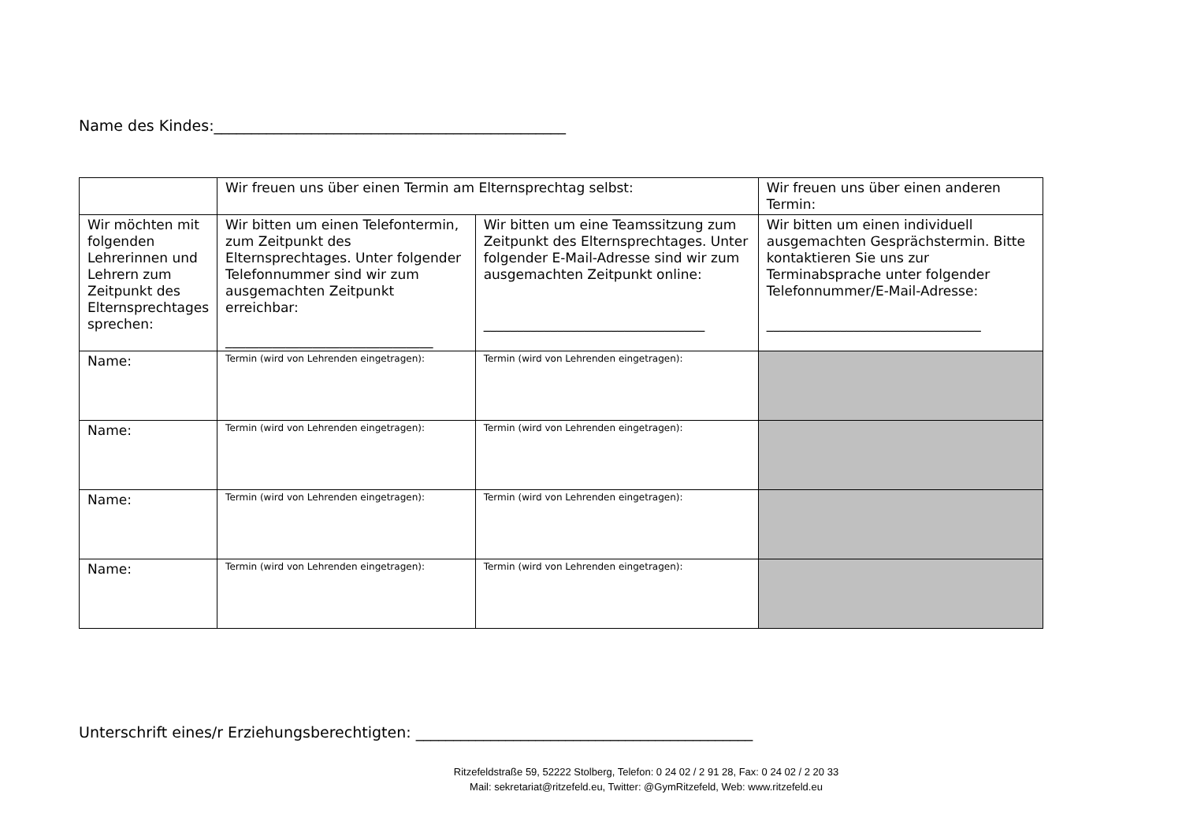Name des Kindes:_______________________________________________
| | Wir freuen uns über einen Termin am Elternsprechtag selbst: | | Wir freuen uns über einen anderen Termin: |
| Wir möchten mit folgenden Lehrerinnen und Lehrern zum Zeitpunkt des Elternsprechtages sprechen: | Wir bitten um einen Telefontermin, zum Zeitpunkt des Elternsprechtages. Unter folgender Telefonnummer sind wir zum ausgemachten Zeitpunkt erreichbar: _______________________________ | Wir bitten um eine Teamssitzung zum Zeitpunkt des Elternsprechtages. Unter folgender E-Mail-Adresse sind wir zum ausgemachten Zeitpunkt online: _________________________________ | Wir bitten um einen individuell ausgemachten Gesprächstermin. Bitte kontaktieren Sie uns zur Terminabsprache unter folgender Telefonnummer/E-Mail-Adresse: ________________________________ |
| Name: | Termin (wird von Lehrenden eingetragen): | Termin (wird von Lehrenden eingetragen): | |
| Name: | Termin (wird von Lehrenden eingetragen): | Termin (wird von Lehrenden eingetragen): | |
| Name: | Termin (wird von Lehrenden eingetragen): | Termin (wird von Lehrenden eingetragen): | |
| Name: | Termin (wird von Lehrenden eingetragen): | Termin (wird von Lehrenden eingetragen): | |
Unterschrift eines/r Erziehungsberechtigten: _____________________________________________
Ritzefeldstraße 59, 52222 Stolberg, Telefon: 0 24 02 / 2 91 28, Fax: 0 24 02 / 2 20 33
Mail: sekretariat@ritzefeld.eu, Twitter: @GymRitzefeld, Web: www.ritzefeld.eu